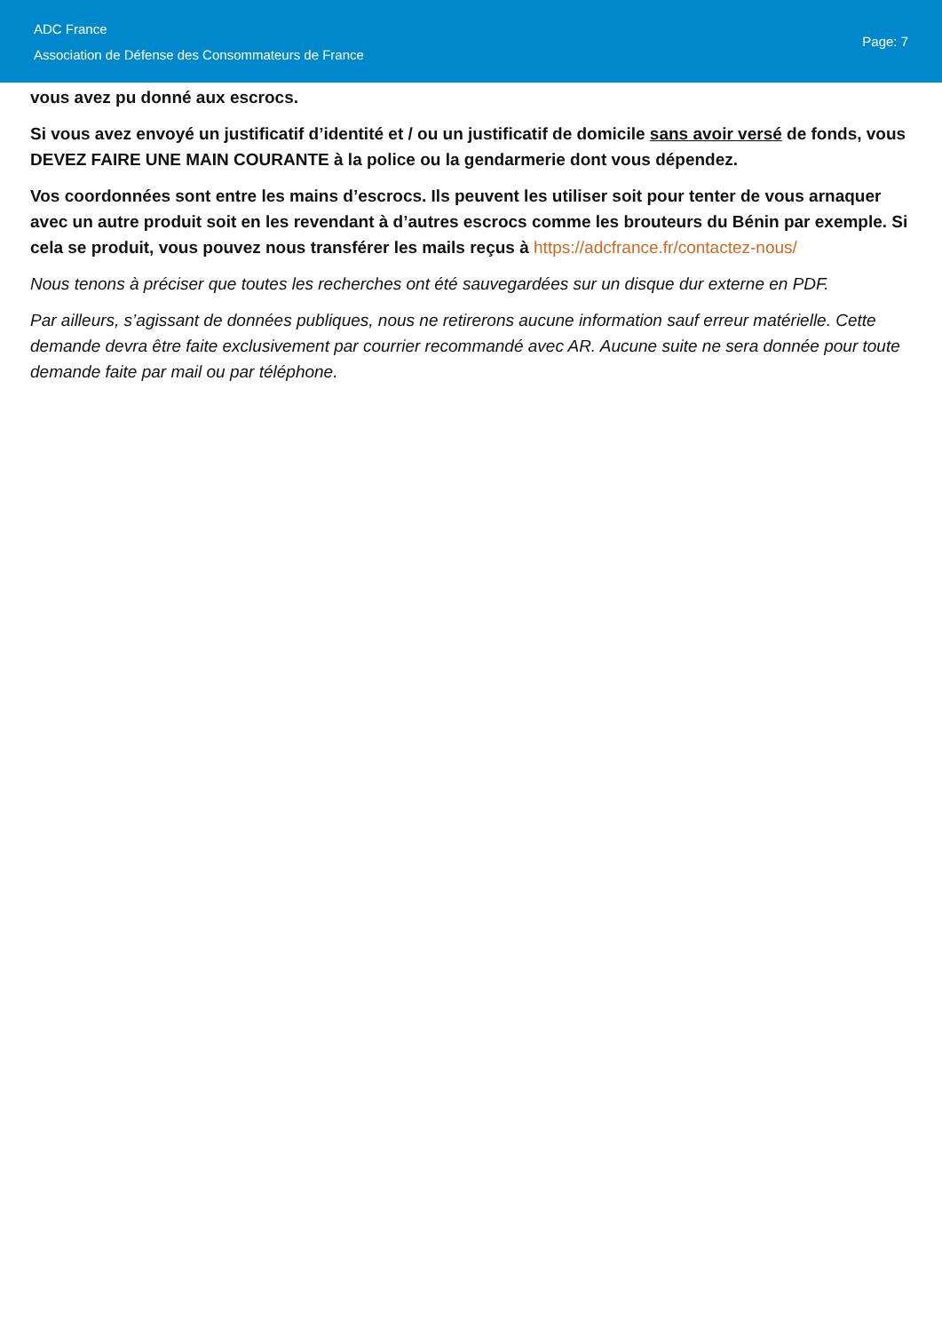ADC France
Association de Défense des Consommateurs de France
Page: 7
vous avez pu donné aux escrocs.
Si vous avez envoyé un justificatif d’identité et / ou un justificatif de domicile sans avoir versé de fonds, vous DEVEZ FAIRE UNE MAIN COURANTE à la police ou la gendarmerie dont vous dépendez.
Vos coordonnées sont entre les mains d’escrocs. Ils peuvent les utiliser soit pour tenter de vous arnaquer avec un autre produit soit en les revendant à d’autres escrocs comme les brouteurs du Bénin par exemple. Si cela se produit, vous pouvez nous transférer les mails reçus à https://adcfrance.fr/contactez-nous/
Nous tenons à préciser que toutes les recherches ont été sauvegardées sur un disque dur externe en PDF.
Par ailleurs, s’agissant de données publiques, nous ne retirerons aucune information sauf erreur matérielle. Cette demande devra être faite exclusivement par courrier recommandé avec AR. Aucune suite ne sera donnée pour toute demande faite par mail ou par téléphone.